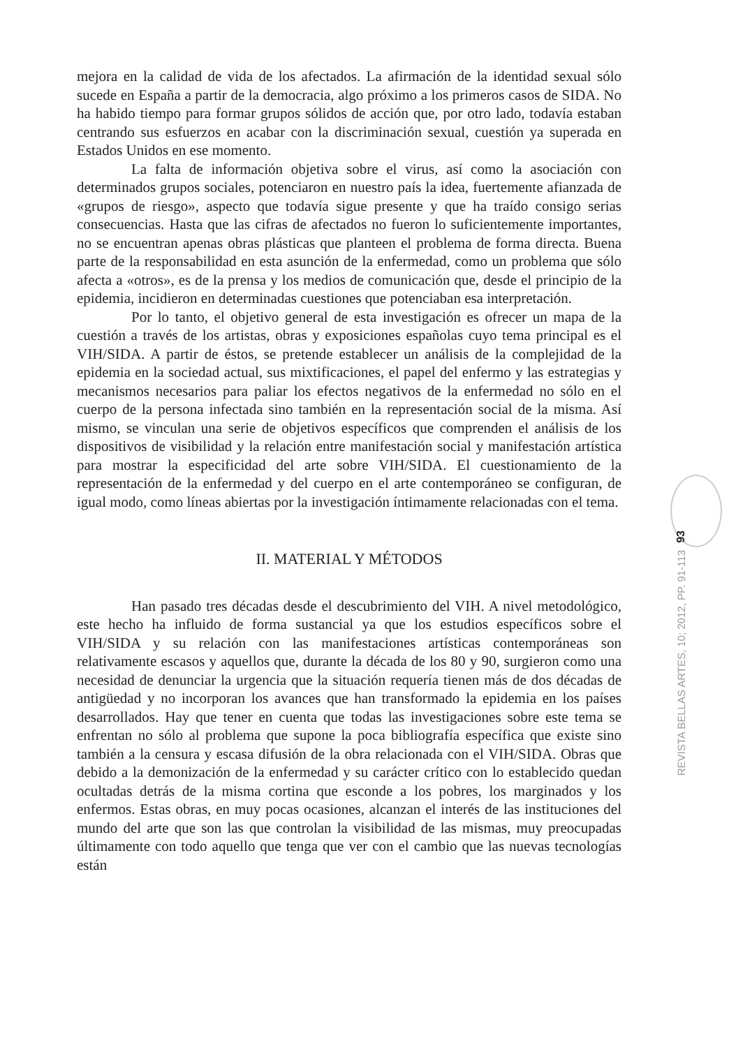mejora en la calidad de vida de los afectados. La afirmación de la identidad sexual sólo sucede en España a partir de la democracia, algo próximo a los primeros casos de SIDA. No ha habido tiempo para formar grupos sólidos de acción que, por otro lado, todavía estaban centrando sus esfuerzos en acabar con la discriminación sexual, cuestión ya superada en Estados Unidos en ese momento.
La falta de información objetiva sobre el virus, así como la asociación con determinados grupos sociales, potenciaron en nuestro país la idea, fuertemente afianzada de «grupos de riesgo», aspecto que todavía sigue presente y que ha traído consigo serias consecuencias. Hasta que las cifras de afectados no fueron lo suficientemente importantes, no se encuentran apenas obras plásticas que planteen el problema de forma directa. Buena parte de la responsabilidad en esta asunción de la enfermedad, como un problema que sólo afecta a «otros», es de la prensa y los medios de comunicación que, desde el principio de la epidemia, incidieron en determinadas cuestiones que potenciaban esa interpretación.
Por lo tanto, el objetivo general de esta investigación es ofrecer un mapa de la cuestión a través de los artistas, obras y exposiciones españolas cuyo tema principal es el VIH/SIDA. A partir de éstos, se pretende establecer un análisis de la complejidad de la epidemia en la sociedad actual, sus mixtificaciones, el papel del enfermo y las estrategias y mecanismos necesarios para paliar los efectos negativos de la enfermedad no sólo en el cuerpo de la persona infectada sino también en la representación social de la misma. Así mismo, se vinculan una serie de objetivos específicos que comprenden el análisis de los dispositivos de visibilidad y la relación entre manifestación social y manifestación artística para mostrar la especificidad del arte sobre VIH/SIDA. El cuestionamiento de la representación de la enfermedad y del cuerpo en el arte contemporáneo se configuran, de igual modo, como líneas abiertas por la investigación íntimamente relacionadas con el tema.
II. MATERIAL Y MÉTODOS
Han pasado tres décadas desde el descubrimiento del VIH. A nivel metodológico, este hecho ha influido de forma sustancial ya que los estudios específicos sobre el VIH/SIDA y su relación con las manifestaciones artísticas contemporáneas son relativamente escasos y aquellos que, durante la década de los 80 y 90, surgieron como una necesidad de denunciar la urgencia que la situación requería tienen más de dos décadas de antigüedad y no incorporan los avances que han transformado la epidemia en los países desarrollados. Hay que tener en cuenta que todas las investigaciones sobre este tema se enfrentan no sólo al problema que supone la poca bibliografía específica que existe sino también a la censura y escasa difusión de la obra relacionada con el VIH/SIDA. Obras que debido a la demonización de la enfermedad y su carácter crítico con lo establecido quedan ocultadas detrás de la misma cortina que esconde a los pobres, los marginados y los enfermos. Estas obras, en muy pocas ocasiones, alcanzan el interés de las instituciones del mundo del arte que son las que controlan la visibilidad de las mismas, muy preocupadas últimamente con todo aquello que tenga que ver con el cambio que las nuevas tecnologías están
93
REVISTA BELLAS ARTES, 10; 2012, PP. 91-113